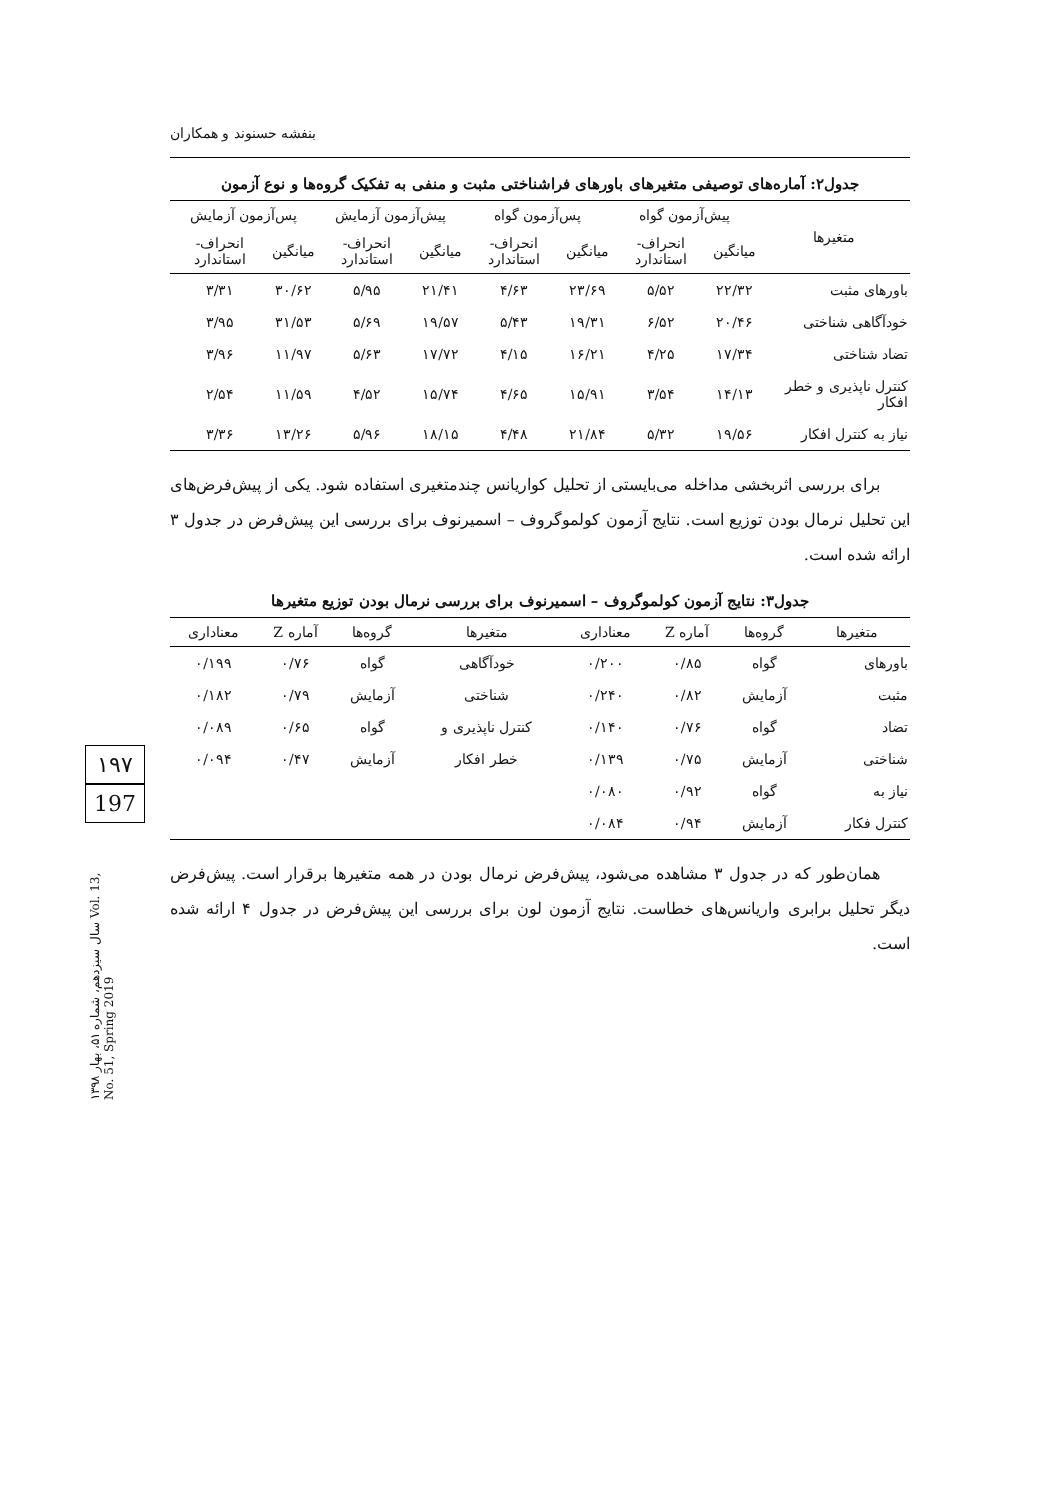۱۹۷
197
سال سیزدهم، شماره ۵۱، بهار ۱۳۹۸ Vol. 13, No. 51, Spring 2019
بنفشه حسنوند و همکاران
جدول۲: آماره‌های توصیفی متغیرهای باورهای فراشناختی مثبت و منفی به تفکیک گروه‌ها و نوع آزمون
| متغیرها | پیش‌آزمون گواه | | پس‌آزمون گواه | | پیش‌آزمون آزمایش | | پس‌آزمون آزمایش | |
| --- | --- | --- | --- | --- | --- | --- | --- | --- |
| | میانگین | انحراف-استاندارد | میانگین | انحراف-استاندارد | میانگین | انحراف-استاندارد | میانگین | انحراف-استاندارد |
| باورهای مثبت | ۲۲/۳۲ | ۵/۵۲ | ۲۳/۶۹ | ۴/۶۳ | ۲۱/۴۱ | ۵/۹۵ | ۳۰/۶۲ | ۳/۳۱ |
| خودآگاهی شناختی | ۲۰/۴۶ | ۶/۵۲ | ۱۹/۳۱ | ۵/۴۳ | ۱۹/۵۷ | ۵/۶۹ | ۳۱/۵۳ | ۳/۹۵ |
| تضاد شناختی | ۱۷/۳۴ | ۴/۲۵ | ۱۶/۲۱ | ۴/۱۵ | ۱۷/۷۲ | ۵/۶۳ | ۱۱/۹۷ | ۳/۹۶ |
| کنترل ناپذیری و خطر افکار | ۱۴/۱۳ | ۳/۵۴ | ۱۵/۹۱ | ۴/۶۵ | ۱۵/۷۴ | ۴/۵۲ | ۱۱/۵۹ | ۲/۵۴ |
| نیاز به کنترل افکار | ۱۹/۵۶ | ۵/۳۲ | ۲۱/۸۴ | ۴/۴۸ | ۱۸/۱۵ | ۵/۹۶ | ۱۳/۲۶ | ۳/۳۶ |
برای بررسی اثربخشی مداخله می‌بایستی از تحلیل کواریانس چندمتغیری استفاده شود. یکی از پیش‌فرض‌های این تحلیل نرمال بودن توزیع است. نتایج آزمون کولموگروف – اسمیرنوف برای بررسی این پیش‌فرض در جدول ۳ ارائه شده است.
جدول۳: نتایج آزمون کولموگروف – اسمیرنوف برای بررسی نرمال بودن توزیع متغیرها
| متغیرها | گروه‌ها | آماره Z | معناداری | متغیرها | گروه‌ها | آماره Z | معناداری |
| --- | --- | --- | --- | --- | --- | --- | --- |
| باورهای | گواه | ۰/۸۵ | ۰/۲۰۰ | خودآگاهی | گواه | ۰/۷۶ | ۰/۱۹۹ |
| مثبت | آزمایش | ۰/۸۲ | ۰/۲۴۰ | شناختی | آزمایش | ۰/۷۹ | ۰/۱۸۲ |
| تضاد | گواه | ۰/۷۶ | ۰/۱۴۰ | کنترل ناپذیری و | گواه | ۰/۶۵ | ۰/۰۸۹ |
| شناختی | آزمایش | ۰/۷۵ | ۰/۱۳۹ | خطر افکار | آزمایش | ۰/۴۷ | ۰/۰۹۴ |
| نیاز به | گواه | ۰/۹۲ | ۰/۰۸۰ | | | | |
| کنترل فکار | آزمایش | ۰/۹۴ | ۰/۰۸۴ | | | | |
همان‌طور که در جدول ۳ مشاهده می‌شود، پیش‌فرض نرمال بودن در همه متغیرها برقرار است. پیش‌فرض دیگر تحلیل برابری واریانس‌های خطاست. نتایج آزمون لون برای بررسی این پیش‌فرض در جدول ۴ ارائه شده است.